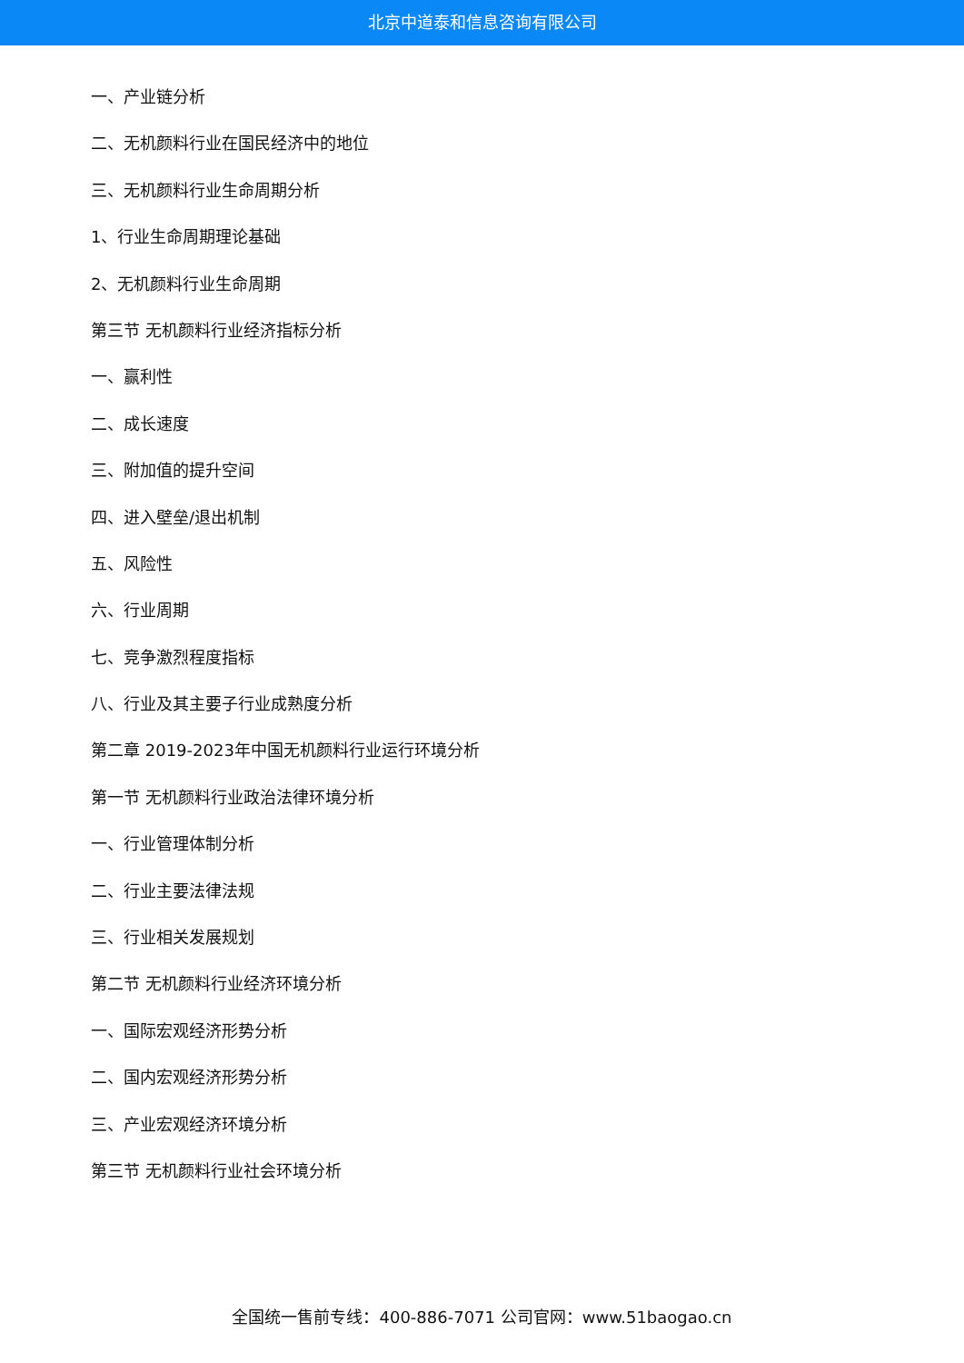北京中道泰和信息咨询有限公司
一、产业链分析
二、无机颜料行业在国民经济中的地位
三、无机颜料行业生命周期分析
1、行业生命周期理论基础
2、无机颜料行业生命周期
第三节 无机颜料行业经济指标分析
一、赢利性
二、成长速度
三、附加值的提升空间
四、进入壁垒/退出机制
五、风险性
六、行业周期
七、竞争激烈程度指标
八、行业及其主要子行业成熟度分析
第二章 2019-2023年中国无机颜料行业运行环境分析
第一节 无机颜料行业政治法律环境分析
一、行业管理体制分析
二、行业主要法律法规
三、行业相关发展规划
第二节 无机颜料行业经济环境分析
一、国际宏观经济形势分析
二、国内宏观经济形势分析
三、产业宏观经济环境分析
第三节 无机颜料行业社会环境分析
全国统一售前专线：400-886-7071 公司官网：www.51baogao.cn